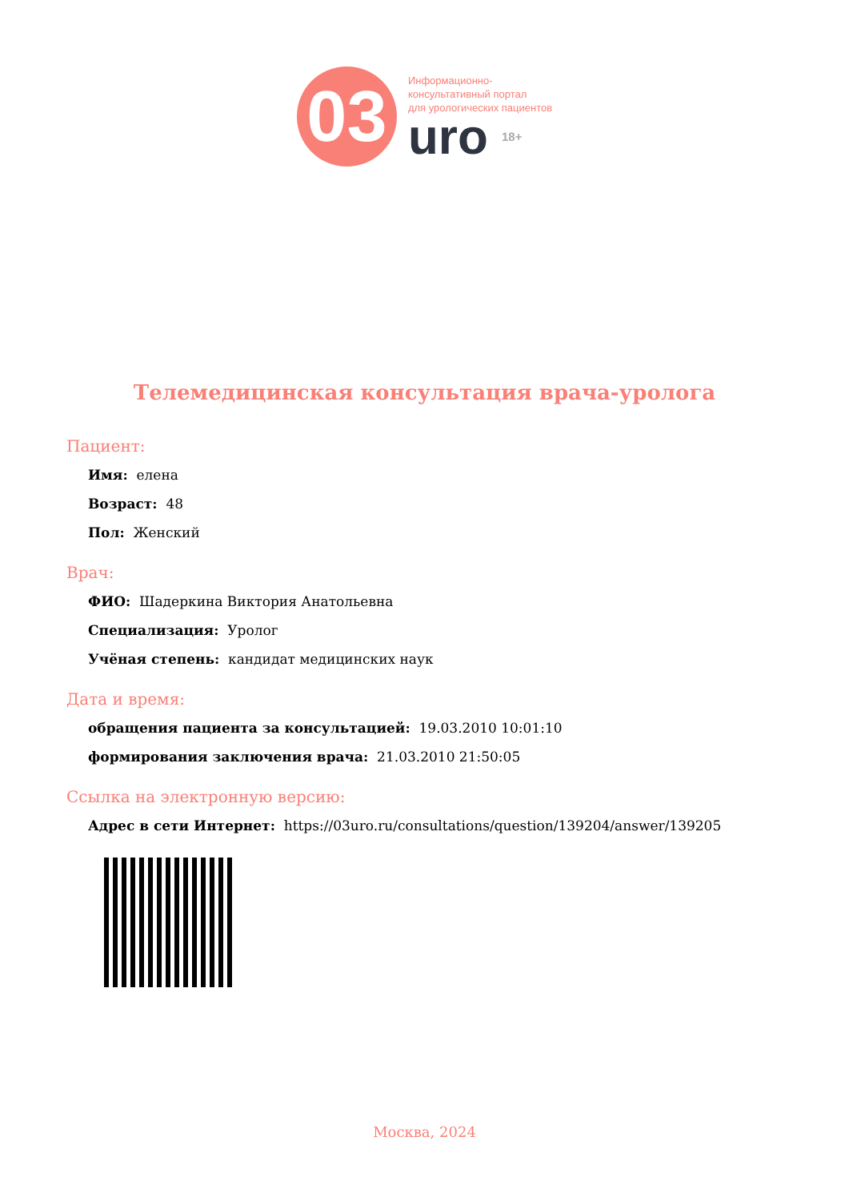03
Информационно-
консультативный портал
для урологических пациентов
uro 18+
Телемедицинская консультация врача-уролога
Пациент:
Имя: елена
Возраст: 48
Пол: Женский
Врач:
ФИО: Шадеркина Виктория Анатольевна
Специализация: Уролог
Учёная степень: кандидат медицинских наук
Дата и время:
обращения пациента за консультацией: 19.03.2010 10:01:10
формирования заключения врача: 21.03.2010 21:50:05
Ссылка на электронную версию:
Адрес в сети Интернет: https://03uro.ru/consultations/question/139204/answer/139205
Москва, 2024